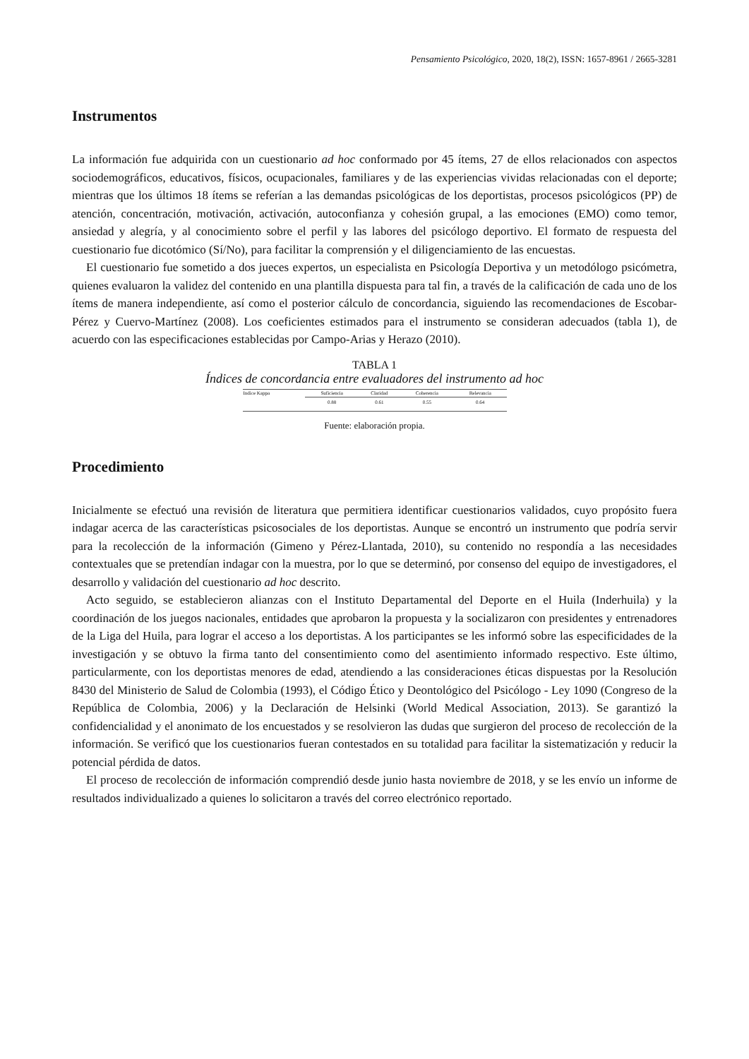Pensamiento Psicológico, 2020, 18(2), ISSN: 1657-8961 / 2665-3281
Instrumentos
La información fue adquirida con un cuestionario ad hoc conformado por 45 ítems, 27 de ellos relacionados con aspectos sociodemográficos, educativos, físicos, ocupacionales, familiares y de las experiencias vividas relacionadas con el deporte; mientras que los últimos 18 ítems se referían a las demandas psicológicas de los deportistas, procesos psicológicos (PP) de atención, concentración, motivación, activación, autoconfianza y cohesión grupal, a las emociones (EMO) como temor, ansiedad y alegría, y al conocimiento sobre el perfil y las labores del psicólogo deportivo. El formato de respuesta del cuestionario fue dicotómico (Sí/No), para facilitar la comprensión y el diligenciamiento de las encuestas.
El cuestionario fue sometido a dos jueces expertos, un especialista en Psicología Deportiva y un metodólogo psicómetra, quienes evaluaron la validez del contenido en una plantilla dispuesta para tal fin, a través de la calificación de cada uno de los ítems de manera independiente, así como el posterior cálculo de concordancia, siguiendo las recomendaciones de Escobar-Pérez y Cuervo-Martínez (2008). Los coeficientes estimados para el instrumento se consideran adecuados (tabla 1), de acuerdo con las especificaciones establecidas por Campo-Arias y Herazo (2010).
TABLA 1
Índices de concordancia entre evaluadores del instrumento ad hoc
| Indice Kappa | Suficiencia | Claridad | Coherencia | Relevancia |
| --- | --- | --- | --- | --- |
| | 0.88 | 0.61 | 0.55 | 0.64 |
Fuente: elaboración propia.
Procedimiento
Inicialmente se efectuó una revisión de literatura que permitiera identificar cuestionarios validados, cuyo propósito fuera indagar acerca de las características psicosociales de los deportistas. Aunque se encontró un instrumento que podría servir para la recolección de la información (Gimeno y Pérez-Llantada, 2010), su contenido no respondía a las necesidades contextuales que se pretendían indagar con la muestra, por lo que se determinó, por consenso del equipo de investigadores, el desarrollo y validación del cuestionario ad hoc descrito.
Acto seguido, se establecieron alianzas con el Instituto Departamental del Deporte en el Huila (Inderhuila) y la coordinación de los juegos nacionales, entidades que aprobaron la propuesta y la socializaron con presidentes y entrenadores de la Liga del Huila, para lograr el acceso a los deportistas. A los participantes se les informó sobre las especificidades de la investigación y se obtuvo la firma tanto del consentimiento como del asentimiento informado respectivo. Este último, particularmente, con los deportistas menores de edad, atendiendo a las consideraciones éticas dispuestas por la Resolución 8430 del Ministerio de Salud de Colombia (1993), el Código Ético y Deontológico del Psicólogo - Ley 1090 (Congreso de la República de Colombia, 2006) y la Declaración de Helsinki (World Medical Association, 2013). Se garantizó la confidencialidad y el anonimato de los encuestados y se resolvieron las dudas que surgieron del proceso de recolección de la información. Se verificó que los cuestionarios fueran contestados en su totalidad para facilitar la sistematización y reducir la potencial pérdida de datos.
El proceso de recolección de información comprendió desde junio hasta noviembre de 2018, y se les envío un informe de resultados individualizado a quienes lo solicitaron a través del correo electrónico reportado.